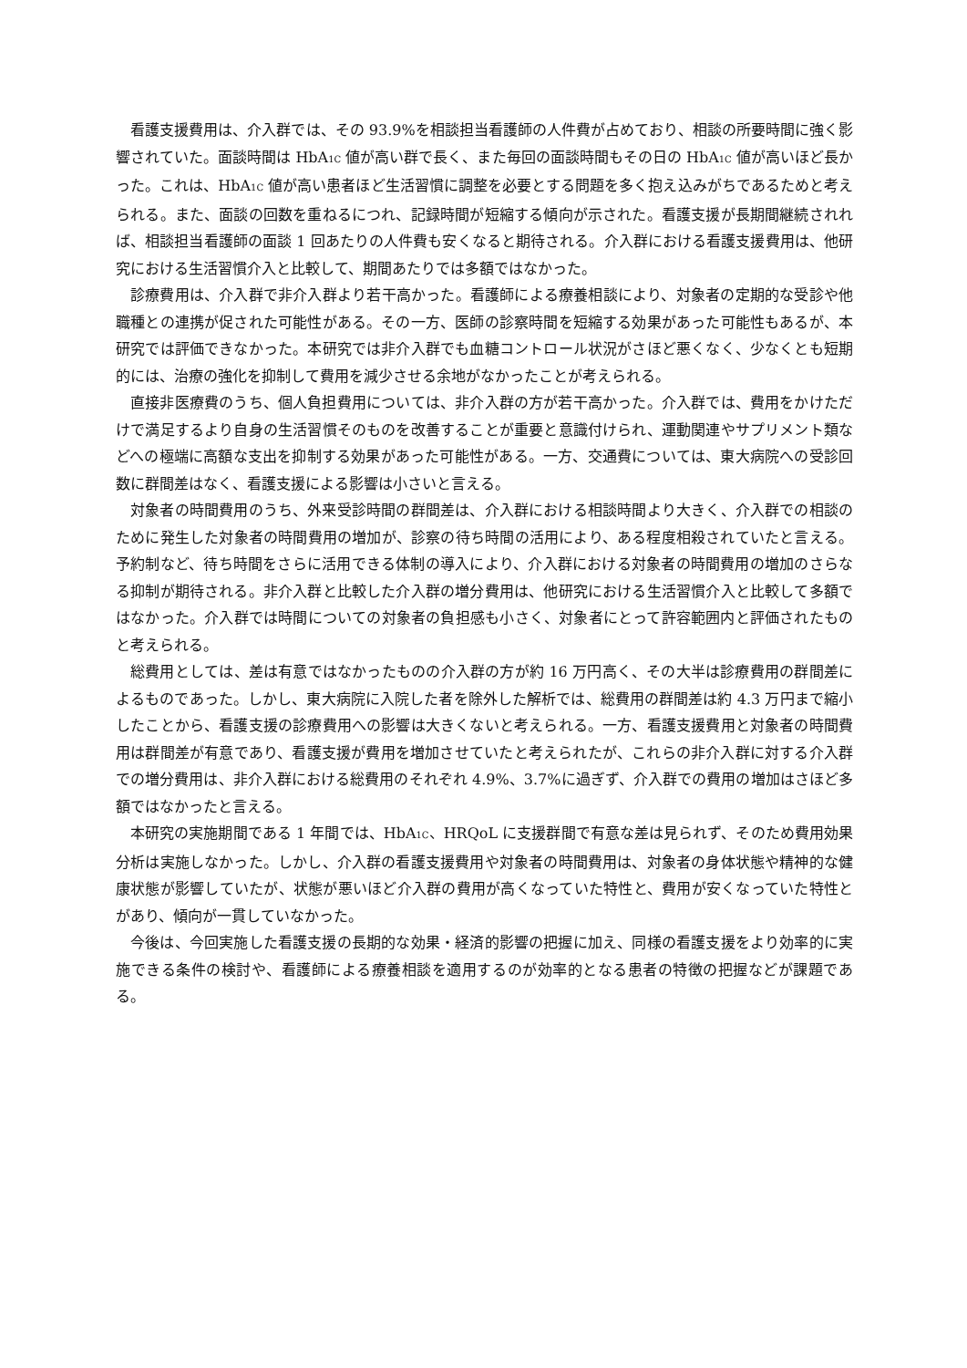看護支援費用は、介入群では、その 93.9%を相談担当看護師の人件費が占めており、相談の所要時間に強く影響されていた。面談時間は HbA<sub>1C</sub> 値が高い群で長く、また毎回の面談時間もその日の HbA<sub>1C</sub> 値が高いほど長かった。これは、HbA<sub>1C</sub> 値が高い患者ほど生活習慣に調整を必要とする問題を多く抱え込みがちであるためと考えられる。また、面談の回数を重ねるにつれ、記録時間が短縮する傾向が示された。看護支援が長期間継続されれば、相談担当看護師の面談 1 回あたりの人件費も安くなると期待される。介入群における看護支援費用は、他研究における生活習慣介入と比較して、期間あたりでは多額ではなかった。
診療費用は、介入群で非介入群より若干高かった。看護師による療養相談により、対象者の定期的な受診や他職種との連携が促された可能性がある。その一方、医師の診察時間を短縮する効果があった可能性もあるが、本研究では評価できなかった。本研究では非介入群でも血糖コントロール状況がさほど悪くなく、少なくとも短期的には、治療の強化を抑制して費用を減少させる余地がなかったことが考えられる。
直接非医療費のうち、個人負担費用については、非介入群の方が若干高かった。介入群では、費用をかけただけで満足するより自身の生活習慣そのものを改善することが重要と意識付けられ、運動関連やサプリメント類などへの極端に高額な支出を抑制する効果があった可能性がある。一方、交通費については、東大病院への受診回数に群間差はなく、看護支援による影響は小さいと言える。
対象者の時間費用のうち、外来受診時間の群間差は、介入群における相談時間より大きく、介入群での相談のために発生した対象者の時間費用の増加が、診察の待ち時間の活用により、ある程度相殺されていたと言える。予約制など、待ち時間をさらに活用できる体制の導入により、介入群における対象者の時間費用の増加のさらなる抑制が期待される。非介入群と比較した介入群の増分費用は、他研究における生活習慣介入と比較して多額ではなかった。介入群では時間についての対象者の負担感も小さく、対象者にとって許容範囲内と評価されたものと考えられる。
総費用としては、差は有意ではなかったものの介入群の方が約 16 万円高く、その大半は診療費用の群間差によるものであった。しかし、東大病院に入院した者を除外した解析では、総費用の群間差は約 4.3 万円まで縮小したことから、看護支援の診療費用への影響は大きくないと考えられる。一方、看護支援費用と対象者の時間費用は群間差が有意であり、看護支援が費用を増加させていたと考えられたが、これらの非介入群に対する介入群での増分費用は、非介入群における総費用のそれぞれ 4.9%、3.7%に過ぎず、介入群での費用の増加はさほど多額ではなかったと言える。
本研究の実施期間である 1 年間では、HbA<sub>1C</sub>、HRQoL に支援群間で有意な差は見られず、そのため費用効果分析は実施しなかった。しかし、介入群の看護支援費用や対象者の時間費用は、対象者の身体状態や精神的な健康状態が影響していたが、状態が悪いほど介入群の費用が高くなっていた特性と、費用が安くなっていた特性とがあり、傾向が一貫していなかった。
今後は、今回実施した看護支援の長期的な効果・経済的影響の把握に加え、同様の看護支援をより効率的に実施できる条件の検討や、看護師による療養相談を適用するのが効率的となる患者の特徴の把握などが課題である。